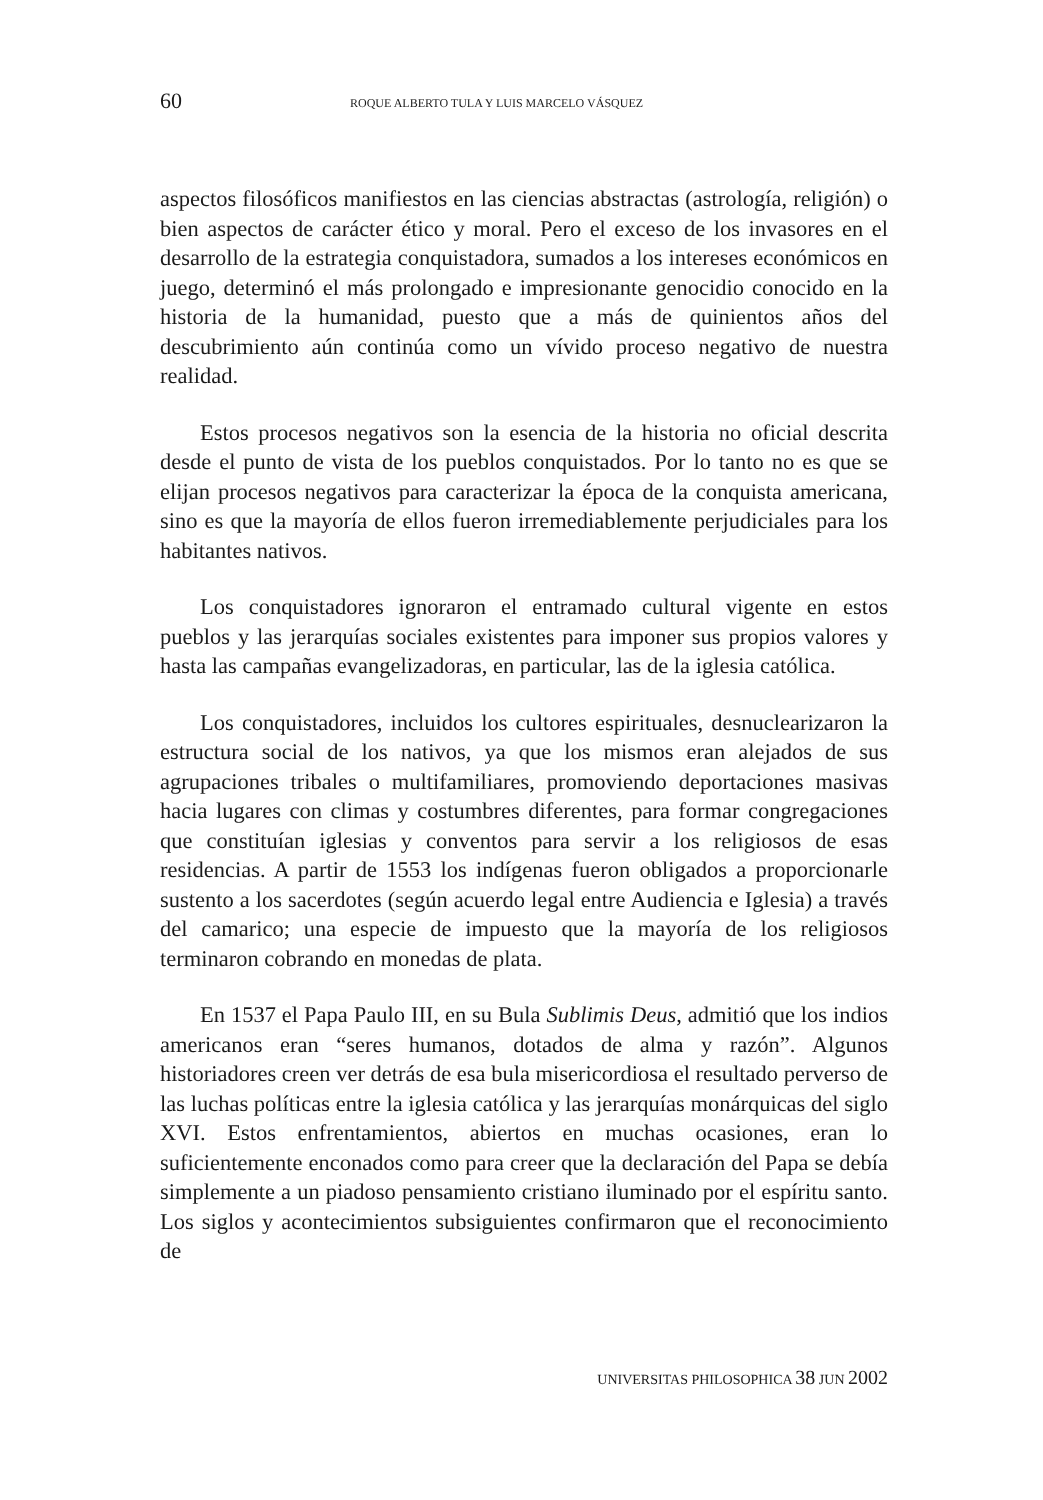60 ROQUE ALBERTO TULA Y LUIS MARCELO VÁSQUEZ
aspectos filosóficos manifiestos en las ciencias abstractas (astrología, religión) o bien aspectos de carácter ético y moral. Pero el exceso de los invasores en el desarrollo de la estrategia conquistadora, sumados a los intereses económicos en juego, determinó el más prolongado e impresionante genocidio conocido en la historia de la humanidad, puesto que a más de quinientos años del descubrimiento aún continúa como un vívido proceso negativo de nuestra realidad.
Estos procesos negativos son la esencia de la historia no oficial descrita desde el punto de vista de los pueblos conquistados. Por lo tanto no es que se elijan procesos negativos para caracterizar la época de la conquista americana, sino es que la mayoría de ellos fueron irremediablemente perjudiciales para los habitantes nativos.
Los conquistadores ignoraron el entramado cultural vigente en estos pueblos y las jerarquías sociales existentes para imponer sus propios valores y hasta las campañas evangelizadoras, en particular, las de la iglesia católica.
Los conquistadores, incluidos los cultores espirituales, desnuclearizaron la estructura social de los nativos, ya que los mismos eran alejados de sus agrupaciones tribales o multifamiliares, promoviendo deportaciones masivas hacia lugares con climas y costumbres diferentes, para formar congregaciones que constituían iglesias y conventos para servir a los religiosos de esas residencias. A partir de 1553 los indígenas fueron obligados a proporcionarle sustento a los sacerdotes (según acuerdo legal entre Audiencia e Iglesia) a través del camarico; una especie de impuesto que la mayoría de los religiosos terminaron cobrando en monedas de plata.
En 1537 el Papa Paulo III, en su Bula Sublimis Deus, admitió que los indios americanos eran “seres humanos, dotados de alma y razón”. Algunos historiadores creen ver detrás de esa bula misericordiosa el resultado perverso de las luchas políticas entre la iglesia católica y las jerarquías monárquicas del siglo XVI. Estos enfrentamientos, abiertos en muchas ocasiones, eran lo suficientemente enconados como para creer que la declaración del Papa se debía simplemente a un piadoso pensamiento cristiano iluminado por el espíritu santo. Los siglos y acontecimientos subsiguientes confirmaron que el reconocimiento de
UNIVERSITAS PHILOSOPHICA 38 JUN 2002